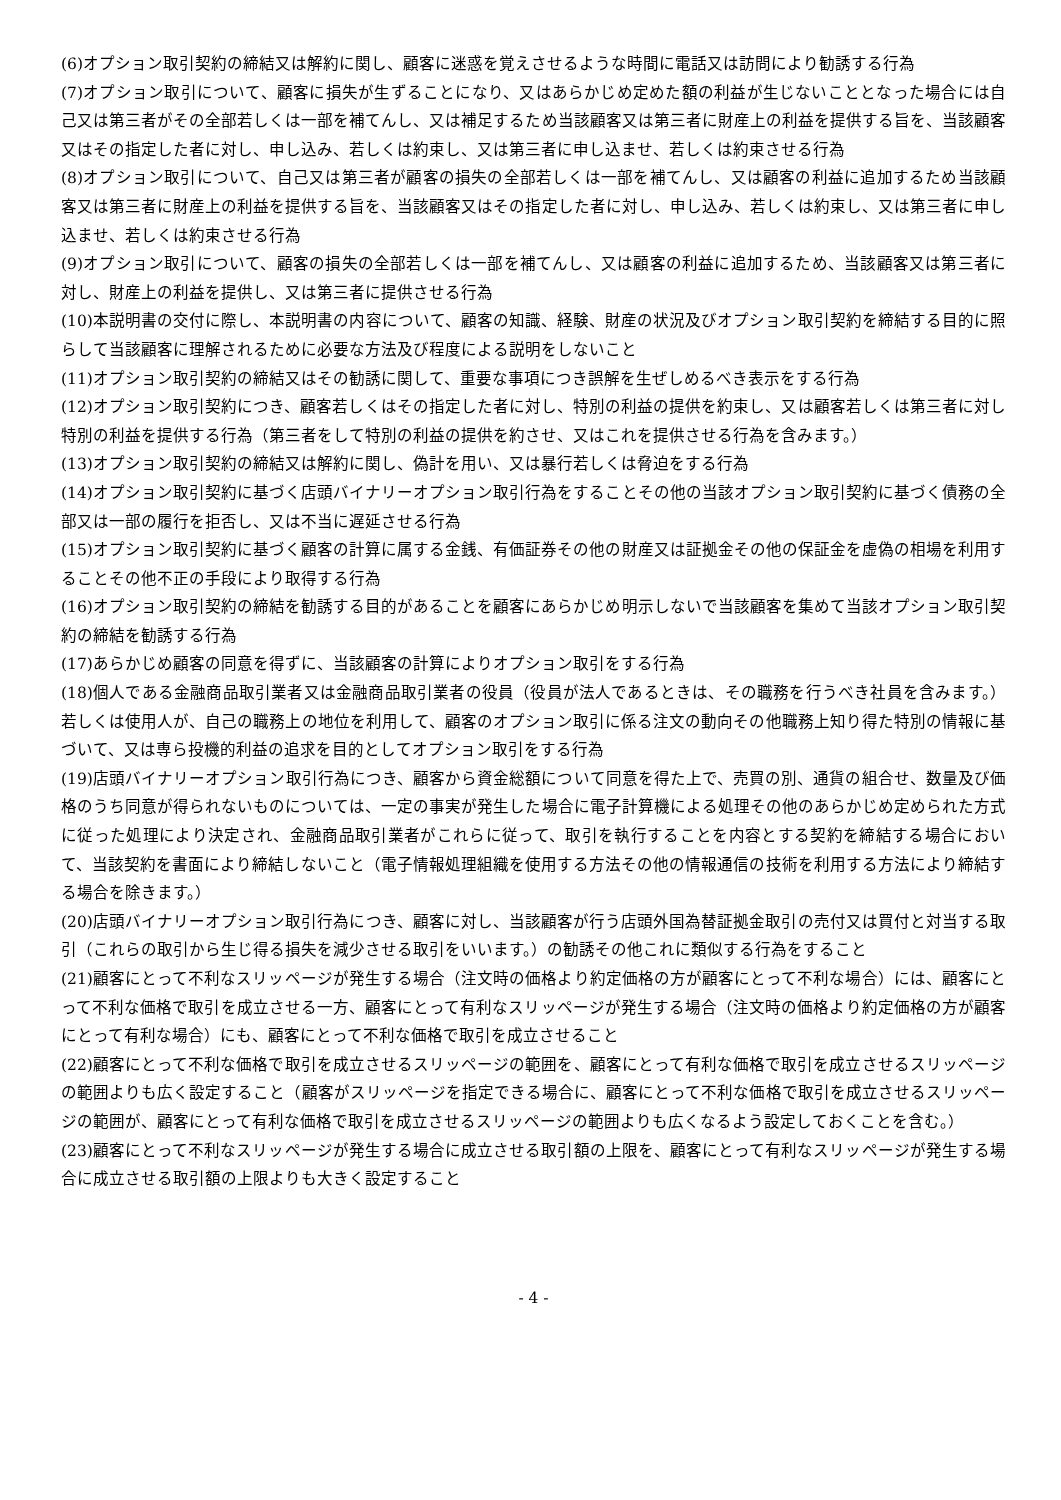(6)オプション取引契約の締結又は解約に関し、顧客に迷惑を覚えさせるような時間に電話又は訪問により勧誘する行為
(7)オプション取引について、顧客に損失が生ずることになり、又はあらかじめ定めた額の利益が生じないこととなった場合には自己又は第三者がその全部若しくは一部を補てんし、又は補足するため当該顧客又は第三者に財産上の利益を提供する旨を、当該顧客又はその指定した者に対し、申し込み、若しくは約束し、又は第三者に申し込ませ、若しくは約束させる行為
(8)オプション取引について、自己又は第三者が顧客の損失の全部若しくは一部を補てんし、又は顧客の利益に追加するため当該顧客又は第三者に財産上の利益を提供する旨を、当該顧客又はその指定した者に対し、申し込み、若しくは約束し、又は第三者に申し込ませ、若しくは約束させる行為
(9)オプション取引について、顧客の損失の全部若しくは一部を補てんし、又は顧客の利益に追加するため、当該顧客又は第三者に対し、財産上の利益を提供し、又は第三者に提供させる行為
(10)本説明書の交付に際し、本説明書の内容について、顧客の知識、経験、財産の状況及びオプション取引契約を締結する目的に照らして当該顧客に理解されるために必要な方法及び程度による説明をしないこと
(11)オプション取引契約の締結又はその勧誘に関して、重要な事項につき誤解を生ぜしめるべき表示をする行為
(12)オプション取引契約につき、顧客若しくはその指定した者に対し、特別の利益の提供を約束し、又は顧客若しくは第三者に対し特別の利益を提供する行為（第三者をして特別の利益の提供を約させ、又はこれを提供させる行為を含みます。）
(13)オプション取引契約の締結又は解約に関し、偽計を用い、又は暴行若しくは脅迫をする行為
(14)オプション取引契約に基づく店頭バイナリーオプション取引行為をすることその他の当該オプション取引契約に基づく債務の全部又は一部の履行を拒否し、又は不当に遅延させる行為
(15)オプション取引契約に基づく顧客の計算に属する金銭、有価証券その他の財産又は証拠金その他の保証金を虚偽の相場を利用することその他不正の手段により取得する行為
(16)オプション取引契約の締結を勧誘する目的があることを顧客にあらかじめ明示しないで当該顧客を集めて当該オプション取引契約の締結を勧誘する行為
(17)あらかじめ顧客の同意を得ずに、当該顧客の計算によりオプション取引をする行為
(18)個人である金融商品取引業者又は金融商品取引業者の役員（役員が法人であるときは、その職務を行うべき社員を含みます。）若しくは使用人が、自己の職務上の地位を利用して、顧客のオプション取引に係る注文の動向その他職務上知り得た特別の情報に基づいて、又は専ら投機的利益の追求を目的としてオプション取引をする行為
(19)店頭バイナリーオプション取引行為につき、顧客から資金総額について同意を得た上で、売買の別、通貨の組合せ、数量及び価格のうち同意が得られないものについては、一定の事実が発生した場合に電子計算機による処理その他のあらかじめ定められた方式に従った処理により決定され、金融商品取引業者がこれらに従って、取引を執行することを内容とする契約を締結する場合において、当該契約を書面により締結しないこと（電子情報処理組織を使用する方法その他の情報通信の技術を利用する方法により締結する場合を除きます。）
(20)店頭バイナリーオプション取引行為につき、顧客に対し、当該顧客が行う店頭外国為替証拠金取引の売付又は買付と対当する取引（これらの取引から生じ得る損失を減少させる取引をいいます。）の勧誘その他これに類似する行為をすること
(21)顧客にとって不利なスリッページが発生する場合（注文時の価格より約定価格の方が顧客にとって不利な場合）には、顧客にとって不利な価格で取引を成立させる一方、顧客にとって有利なスリッページが発生する場合（注文時の価格より約定価格の方が顧客にとって有利な場合）にも、顧客にとって不利な価格で取引を成立させること
(22)顧客にとって不利な価格で取引を成立させるスリッページの範囲を、顧客にとって有利な価格で取引を成立させるスリッページの範囲よりも広く設定すること（顧客がスリッページを指定できる場合に、顧客にとって不利な価格で取引を成立させるスリッページの範囲が、顧客にとって有利な価格で取引を成立させるスリッページの範囲よりも広くなるよう設定しておくことを含む。）
(23)顧客にとって不利なスリッページが発生する場合に成立させる取引額の上限を、顧客にとって有利なスリッページが発生する場合に成立させる取引額の上限よりも大きく設定すること
- 4 -